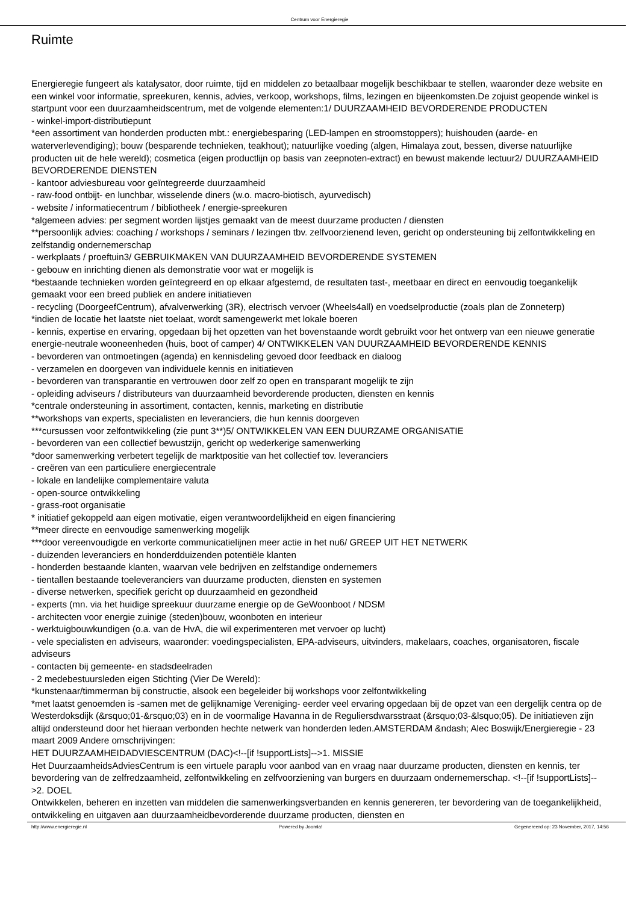Centrum voor Energieregie
Ruimte
Energieregie fungeert als katalysator, door ruimte, tijd en middelen zo betaalbaar mogelijk beschikbaar te stellen, waaronder deze website en een winkel voor informatie, spreekuren, kennis, advies, verkoop, workshops, films, lezingen en bijeenkomsten.De zojuist geopende winkel is startpunt voor een duurzaamheidscentrum, met de volgende elementen:1/ DUURZAAMHEID BEVORDERENDE PRODUCTEN
- winkel-import-distributiepunt
*een assortiment van honderden producten mbt.: energiebesparing (LED-lampen en stroomstoppers); huishouden (aarde- en waterverlevendiging); bouw (besparende technieken, teakhout); natuurlijke voeding (algen, Himalaya zout, bessen, diverse natuurlijke producten uit de hele wereld); cosmetica (eigen productlijn op basis van zeepnoten-extract) en bewust makende lectuur2/ DUURZAAMHEID BEVORDERENDE DIENSTEN
- kantoor adviesbureau voor geïntegreerde duurzaamheid
- raw-food ontbijt- en lunchbar, wisselende diners (w.o. macro-biotisch, ayurvedisch)
- website / informatiecentrum / bibliotheek / energie-spreekuren
*algemeen advies: per segment worden lijstjes gemaakt van de meest duurzame producten / diensten
**persoonlijk advies: coaching / workshops / seminars / lezingen tbv. zelfvoorzienend leven, gericht op ondersteuning bij zelfontwikkeling en zelfstandig ondernemerschap
- werkplaats / proeftuin3/ GEBRUIKMAKEN VAN DUURZAAMHEID BEVORDERENDE SYSTEMEN
- gebouw en inrichting dienen als demonstratie voor wat er mogelijk is
*bestaande technieken worden geïntegreerd en op elkaar afgestemd, de resultaten tast-, meetbaar en direct en eenvoudig toegankelijk gemaakt voor een breed publiek en andere initiatieven
- recycling (DoorgeefCentrum), afvalverwerking (3R), electrisch vervoer (Wheels4all) en voedselproductie (zoals plan de Zonneterp)
*indien de locatie het laatste niet toelaat, wordt samengewerkt met lokale boeren
- kennis, expertise en ervaring, opgedaan bij het opzetten van het bovenstaande wordt gebruikt voor het ontwerp van een nieuwe generatie energie-neutrale wooneenheden (huis, boot of camper) 4/ ONTWIKKELEN VAN DUURZAAMHEID BEVORDERENDE KENNIS
- bevorderen van ontmoetingen (agenda) en kennisdeling gevoed door feedback en dialoog
- verzamelen en doorgeven van individuele kennis en initiatieven
- bevorderen van transparantie en vertrouwen door zelf zo open en transparant mogelijk te zijn
- opleiding adviseurs / distributeurs van duurzaamheid bevorderende producten, diensten en kennis
*centrale ondersteuning in assortiment, contacten, kennis, marketing en distributie
**workshops van experts, specialisten en leveranciers, die hun kennis doorgeven
***cursussen voor zelfontwikkeling (zie punt 3**)5/ ONTWIKKELEN VAN EEN DUURZAME ORGANISATIE
- bevorderen van een collectief bewustzijn, gericht op wederkerige samenwerking
*door samenwerking verbetert tegelijk de marktpositie van het collectief tov. leveranciers
- creëren van een particuliere energiecentrale
- lokale en landelijke complementaire valuta
- open-source ontwikkeling
- grass-root organisatie
* initiatief gekoppeld aan eigen motivatie, eigen verantwoordelijkheid en eigen financiering
**meer directe en eenvoudige samenwerking mogelijk
***door vereenvoudigde en verkorte communicatielijnen meer actie in het nu6/ GREEP UIT HET NETWERK
- duizenden leveranciers en honderdduizenden potentiële klanten
- honderden bestaande klanten, waarvan vele bedrijven en zelfstandige ondernemers
- tientallen bestaande toeleveranciers van duurzame producten, diensten en systemen
- diverse netwerken, specifiek gericht op duurzaamheid en gezondheid
- experts (mn. via het huidige spreekuur duurzame energie op de GeWoonboot / NDSM
- architecten voor energie zuinige (steden)bouw, woonboten en interieur
- werktuigbouwkundigen (o.a. van de HvA, die wil experimenteren met vervoer op lucht)
- vele specialisten en adviseurs, waaronder: voedingspecialisten, EPA-adviseurs, uitvinders, makelaars, coaches, organisatoren, fiscale adviseurs
- contacten bij gemeente- en stadsdeelraden
- 2 medebestuursleden eigen Stichting (Vier De Wereld):
*kunstenaar/timmerman bij constructie, alsook een begeleider bij workshops voor zelfontwikkeling
*met laatst genoemden is -samen met de gelijknamige Vereniging- eerder veel ervaring opgedaan bij de opzet van een dergelijk centra op de Westerdoksdijk (&rsquo;01-&rsquo;03) en in de voormalige Havanna in de Reguliersdwarsstraat (&rsquo;03-&lsquo;05). De initiatieven zijn altijd ondersteund door het hieraan verbonden hechte netwerk van honderden leden.AMSTERDAM &ndash; Alec Boswijk/Energieregie - 23 maart 2009 Andere omschrijvingen:
HET DUURZAAMHEIDADVIESCENTRUM (DAC)<!--[if !supportLists]-->1. MISSIE
Het DuurzaamheidsAdviesCentrum is een virtuele paraplu voor aanbod van en vraag naar duurzame producten, diensten en kennis, ter bevordering van de zelfredzaamheid, zelfontwikkeling en zelfvoorziening van burgers en duurzaam ondernemerschap. <!--[if !supportLists]-->2. DOEL
Ontwikkelen, beheren en inzetten van middelen die samenwerkingsverbanden en kennis genereren, ter bevordering van de toegankelijkheid, ontwikkeling en uitgaven aan duurzaamheidbevorderende duurzame producten, diensten en
http://www.energieregie.nl Powered by Joomla! Gegenereerd op: 23 November, 2017, 14:56